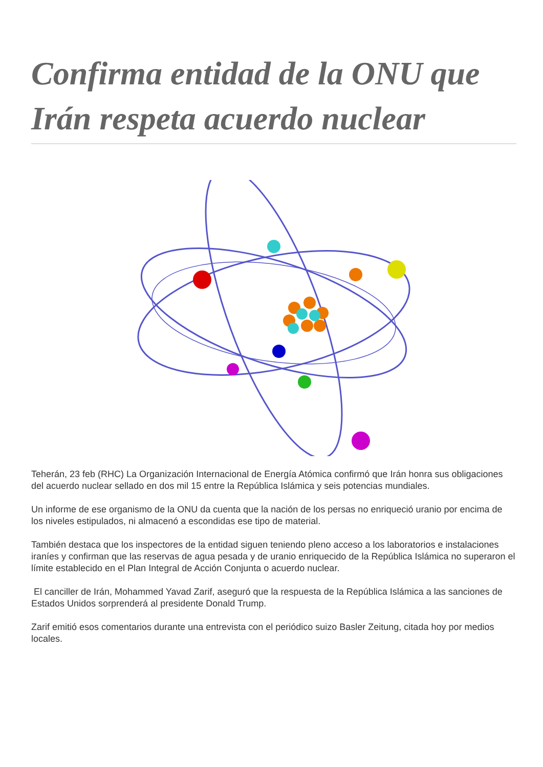Confirma entidad de la ONU que Irán respeta acuerdo nuclear
Teherán, 23 feb (RHC) La Organización Internacional de Energía Atómica confirmó que Irán honra sus obligaciones del acuerdo nuclear sellado en dos mil 15 entre la República Islámica y seis potencias mundiales.
Un informe de ese organismo de la ONU da cuenta que la nación de los persas no enriqueció uranio por encima de los niveles estipulados, ni almacenó a escondidas ese tipo de material.
También destaca que los inspectores de la entidad siguen teniendo pleno acceso a los laboratorios e instalaciones iraníes y confirman que las reservas de agua pesada y de uranio enriquecido de la República Islámica no superaron el límite establecido en el Plan Integral de Acción Conjunta o acuerdo nuclear.
El canciller de Irán, Mohammed Yavad Zarif, aseguró que la respuesta de la República Islámica a las sanciones de Estados Unidos sorprenderá al presidente Donald Trump.
Zarif emitió esos comentarios durante una entrevista con el periódico suizo Basler Zeitung, citada hoy por medios locales.